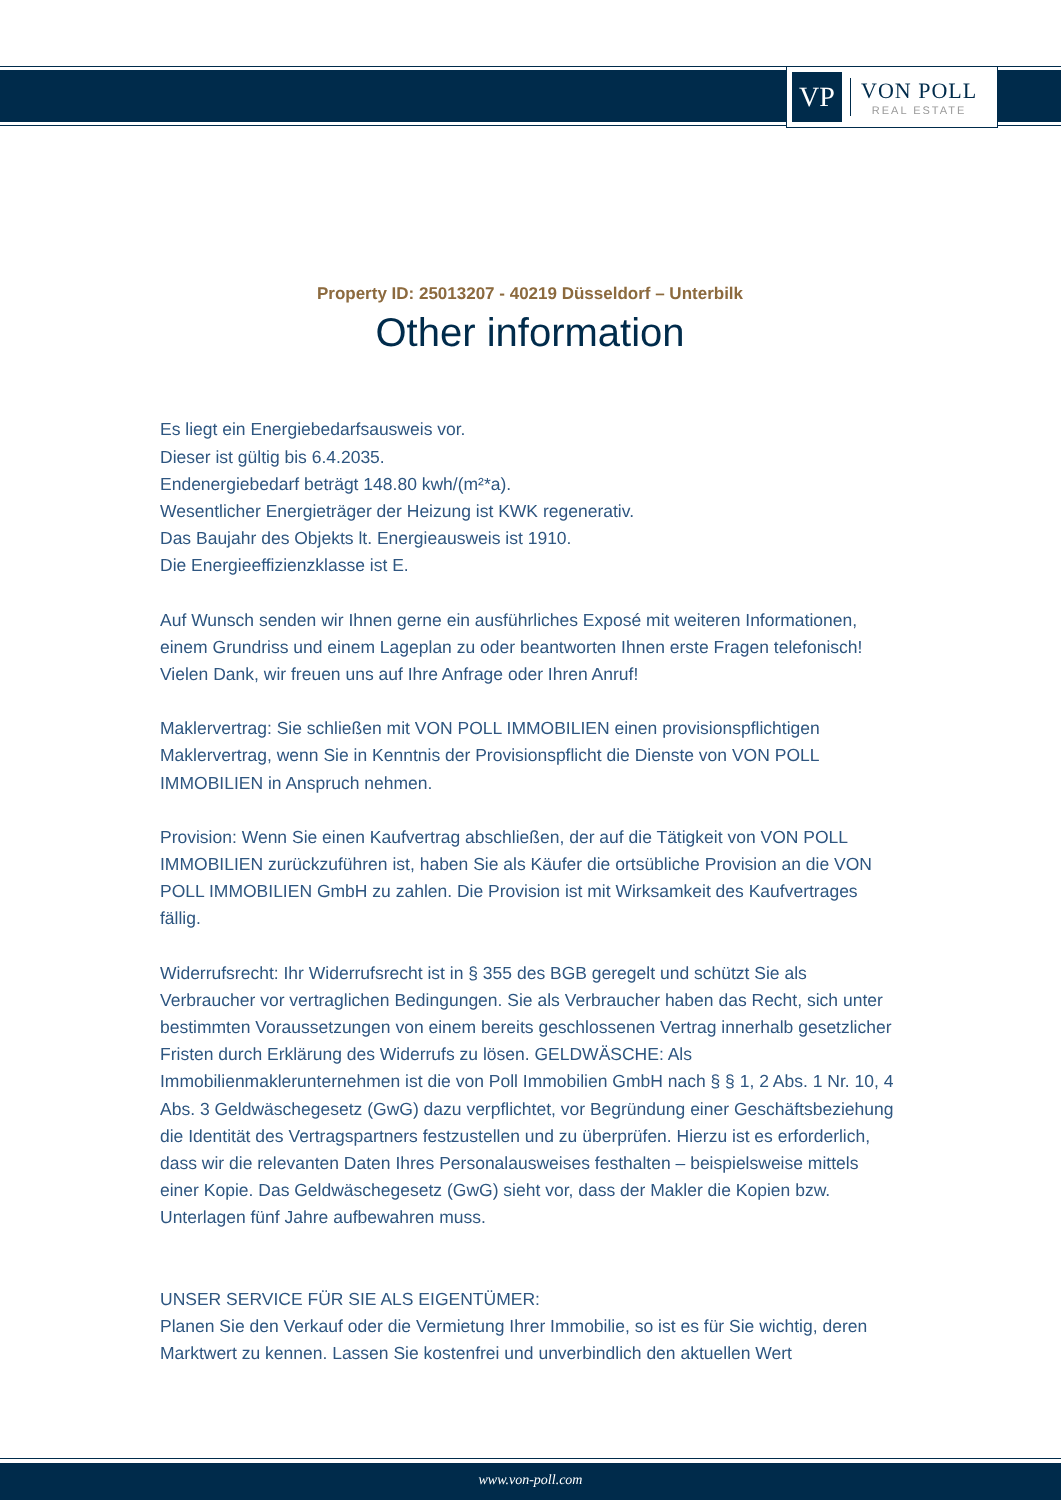VP
VON POLL
REAL ESTATE
Property ID: 25013207 - 40219 Düsseldorf – Unterbilk
Other information
Es liegt ein Energiebedarfsausweis vor.
Dieser ist gültig bis 6.4.2035.
Endenergiebedarf beträgt 148.80 kwh/(m²*a).
Wesentlicher Energieträger der Heizung ist KWK regenerativ.
Das Baujahr des Objekts lt. Energieausweis ist 1910.
Die Energieeffizienzklasse ist E.
Auf Wunsch senden wir Ihnen gerne ein ausführliches Exposé mit weiteren Informationen, einem Grundriss und einem Lageplan zu oder beantworten Ihnen erste Fragen telefonisch!
Vielen Dank, wir freuen uns auf Ihre Anfrage oder Ihren Anruf!
Maklervertrag: Sie schließen mit VON POLL IMMOBILIEN einen provisionspflichtigen Maklervertrag, wenn Sie in Kenntnis der Provisionspflicht die Dienste von VON POLL IMMOBILIEN in Anspruch nehmen.
Provision: Wenn Sie einen Kaufvertrag abschließen, der auf die Tätigkeit von VON POLL IMMOBILIEN zurückzuführen ist, haben Sie als Käufer die ortsübliche Provision an die VON POLL IMMOBILIEN GmbH zu zahlen. Die Provision ist mit Wirksamkeit des Kaufvertrages fällig.
Widerrufsrecht: Ihr Widerrufsrecht ist in § 355 des BGB geregelt und schützt Sie als Verbraucher vor vertraglichen Bedingungen. Sie als Verbraucher haben das Recht, sich unter bestimmten Voraussetzungen von einem bereits geschlossenen Vertrag innerhalb gesetzlicher Fristen durch Erklärung des Widerrufs zu lösen. GELDWÄSCHE: Als Immobilienmaklerunternehmen ist die von Poll Immobilien GmbH nach § § 1, 2 Abs. 1 Nr. 10, 4 Abs. 3 Geldwäschegesetz (GwG) dazu verpflichtet, vor Begründung einer Geschäftsbeziehung die Identität des Vertragspartners festzustellen und zu überprüfen. Hierzu ist es erforderlich, dass wir die relevanten Daten Ihres Personalausweises festhalten – beispielsweise mittels einer Kopie. Das Geldwäschegesetz (GwG) sieht vor, dass der Makler die Kopien bzw. Unterlagen fünf Jahre aufbewahren muss.
UNSER SERVICE FÜR SIE ALS EIGENTÜMER:
Planen Sie den Verkauf oder die Vermietung Ihrer Immobilie, so ist es für Sie wichtig, deren Marktwert zu kennen. Lassen Sie kostenfrei und unverbindlich den aktuellen Wert
www.von-poll.com